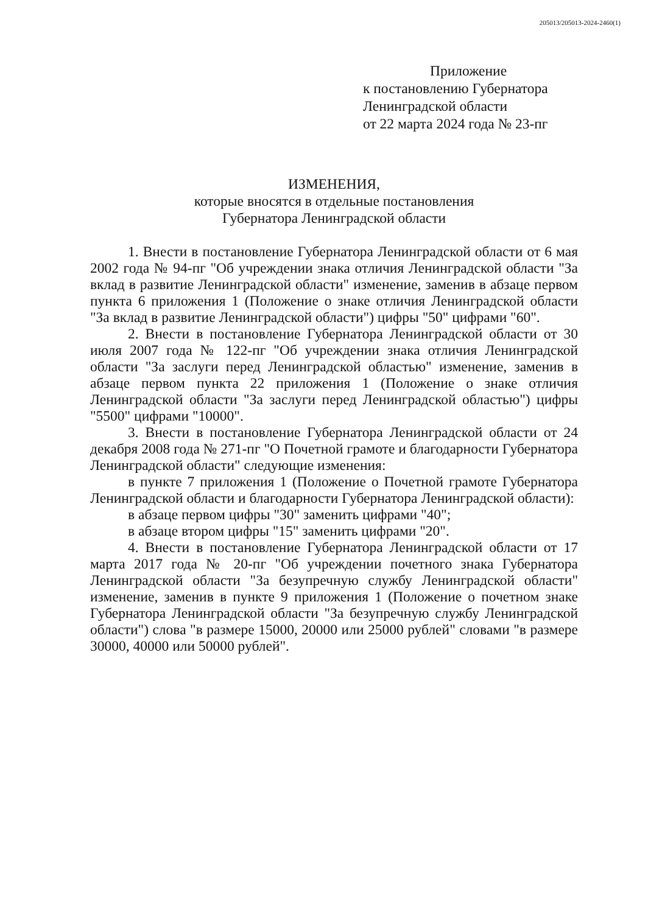205013/205013-2024-2460(1)
Приложение
к постановлению Губернатора
Ленинградской области
от 22 марта 2024 года № 23-пг
ИЗМЕНЕНИЯ,
которые вносятся в отдельные постановления
Губернатора Ленинградской области
1. Внести в постановление Губернатора Ленинградской области от 6 мая 2002 года № 94-пг "Об учреждении знака отличия Ленинградской области "За вклад в развитие Ленинградской области" изменение, заменив в абзаце первом пункта 6 приложения 1 (Положение о знаке отличия Ленинградской области "За вклад в развитие Ленинградской области") цифры "50" цифрами "60".
2. Внести в постановление Губернатора Ленинградской области от 30 июля 2007 года № 122-пг "Об учреждении знака отличия Ленинградской области "За заслуги перед Ленинградской областью" изменение, заменив в абзаце первом пункта 22 приложения 1 (Положение о знаке отличия Ленинградской области "За заслуги перед Ленинградской областью") цифры "5500" цифрами "10000".
3. Внести в постановление Губернатора Ленинградской области от 24 декабря 2008 года № 271-пг "О Почетной грамоте и благодарности Губернатора Ленинградской области" следующие изменения:
в пункте 7 приложения 1 (Положение о Почетной грамоте Губернатора Ленинградской области и благодарности Губернатора Ленинградской области):
в абзаце первом цифры "30" заменить цифрами "40";
в абзаце втором цифры "15" заменить цифрами "20".
4. Внести в постановление Губернатора Ленинградской области от 17 марта 2017 года № 20-пг "Об учреждении почетного знака Губернатора Ленинградской области "За безупречную службу Ленинградской области" изменение, заменив в пункте 9 приложения 1 (Положение о почетном знаке Губернатора Ленинградской области "За безупречную службу Ленинградской области") слова "в размере 15000, 20000 или 25000 рублей" словами "в размере 30000, 40000 или 50000 рублей".